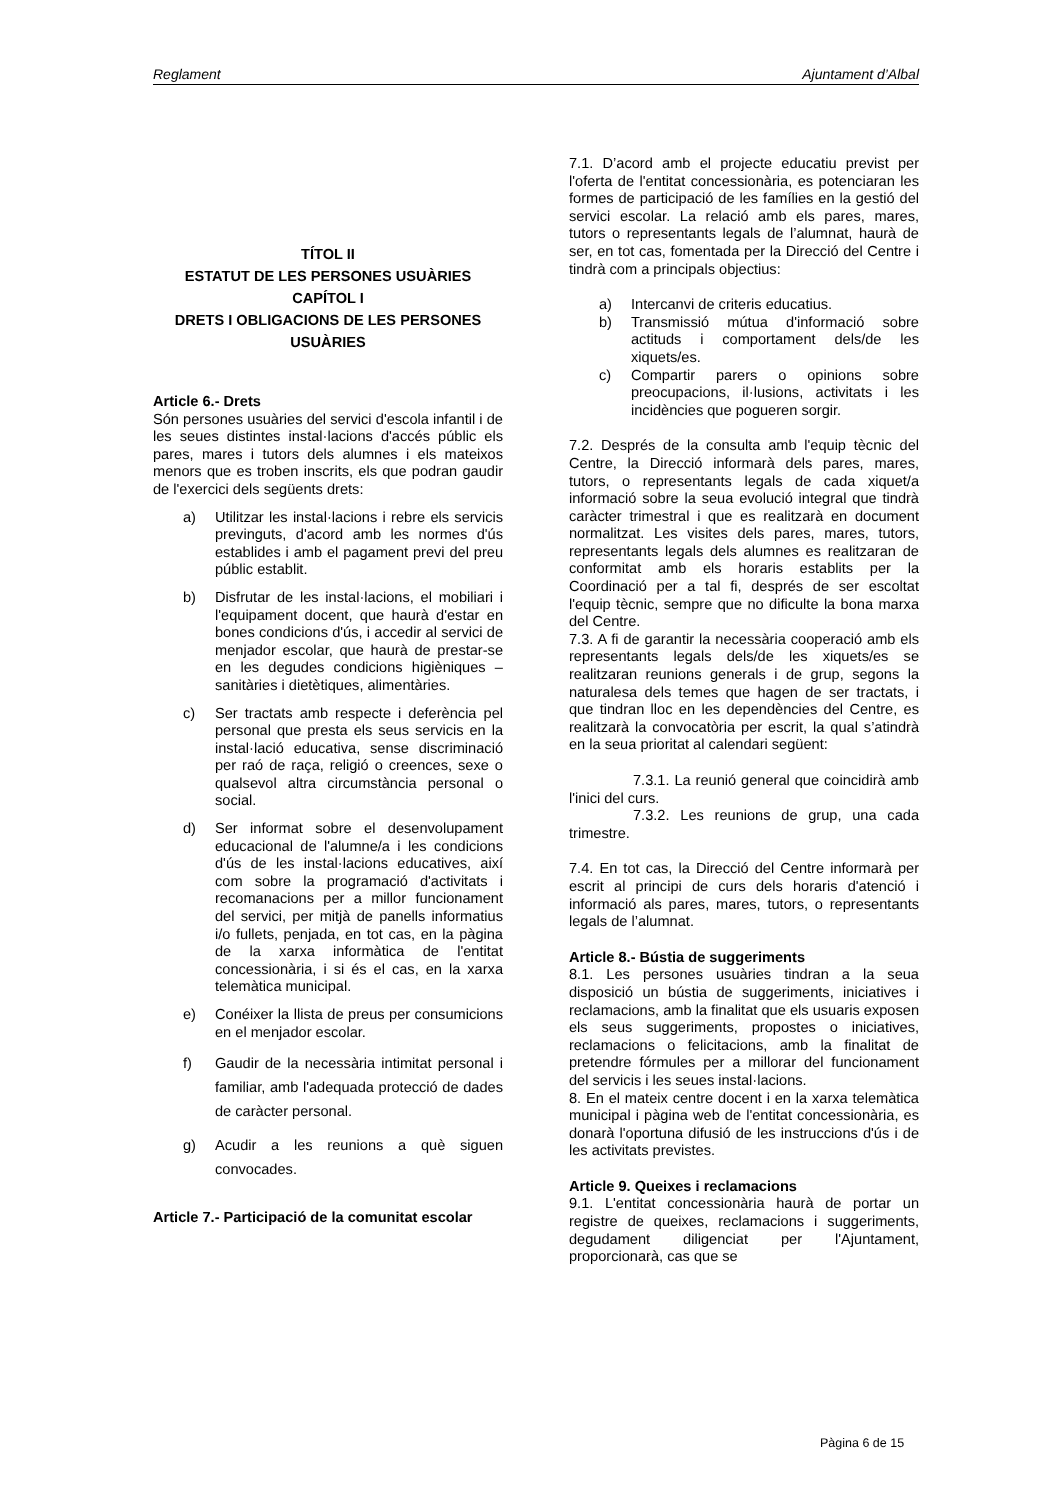Reglament Ajuntament d’Albal
TÍTOL II
ESTATUT DE LES PERSONES USUÀRIES
CAPÍTOL I
DRETS I OBLIGACIONS DE LES PERSONES USUÀRIES
Article 6.- Drets
Són persones usuàries del servici d'escola infantil i de les seues distintes instal·lacions d'accés públic els pares, mares i tutors dels alumnes i els mateixos menors que es troben inscrits, els que podran gaudir de l'exercici dels següents drets:
a) Utilitzar les instal·lacions i rebre els servicis previnguts, d'acord amb les normes d'ús establides i amb el pagament previ del preu públic establit.
b) Disfrutar de les instal·lacions, el mobiliari i l'equipament docent, que haurà d'estar en bones condicions d'ús, i accedir al servici de menjador escolar, que haurà de prestar-se en les degudes condicions higièniques – sanitàries i dietètiques, alimentàries.
c) Ser tractats amb respecte i deferència pel personal que presta els seus servicis en la instal·lació educativa, sense discriminació per raó de raça, religió o creences, sexe o qualsevol altra circumstància personal o social.
d) Ser informat sobre el desenvolupament educacional de l'alumne/a i les condicions d'ús de les instal·lacions educatives, així com sobre la programació d'activitats i recomanacions per a millor funcionament del servici, per mitjà de panells informatius i/o fullets, penjada, en tot cas, en la pàgina de la xarxa informàtica de l'entitat concessionària, i si és el cas, en la xarxa telemàtica municipal.
e) Conéixer la llista de preus per consumicions en el menjador escolar.
f) Gaudir de la necessària intimitat personal i familiar, amb l'adequada protecció de dades de caràcter personal.
g) Acudir a les reunions a què siguen convocades.
Article 7.- Participació de la comunitat escolar
7.1. D’acord amb el projecte educatiu previst per l'oferta de l'entitat concessionària, es potenciaran les formes de participació de les famílies en la gestió del servici escolar. La relació amb els pares, mares, tutors o representants legals de l’alumnat, haurà de ser, en tot cas, fomentada per la Direcció del Centre i tindrà com a principals objectius:
a) Intercanvi de criteris educatius.
b) Transmissió mútua d'informació sobre actituds i comportament dels/de les xiquets/es.
c) Compartir parers o opinions sobre preocupacions, il·lusions, activitats i les incidències que pogueren sorgir.
7.2. Després de la consulta amb l'equip tècnic del Centre, la Direcció informarà dels pares, mares, tutors, o representants legals de cada xiquet/a informació sobre la seua evolució integral que tindrà caràcter trimestral i que es realitzarà en document normalitzat. Les visites dels pares, mares, tutors, representants legals dels alumnes es realitzaran de conformitat amb els horaris establits per la Coordinació per a tal fi, després de ser escoltat l'equip tècnic, sempre que no dificulte la bona marxa del Centre.
7.3. A fi de garantir la necessària cooperació amb els representants legals dels/de les xiquets/es se realitzaran reunions generals i de grup, segons la naturalesa dels temes que hagen de ser tractats, i que tindran lloc en les dependències del Centre, es realitzarà la convocatòria per escrit, la qual s’atindrà en la seua prioritat al calendari següent:
7.3.1. La reunió general que coincidirà amb l'inici del curs.
7.3.2. Les reunions de grup, una cada trimestre.
7.4. En tot cas, la Direcció del Centre informarà per escrit al principi de curs dels horaris d'atenció i informació als pares, mares, tutors, o representants legals de l’alumnat.
Article 8.- Bústia de suggeriments
8.1. Les persones usuàries tindran a la seua disposició un bústia de suggeriments, iniciatives i reclamacions, amb la finalitat que els usuaris exposen els seus suggeriments, propostes o iniciatives, reclamacions o felicitacions, amb la finalitat de pretendre fórmules per a millorar del funcionament del servicis i les seues instal·lacions.
8. En el mateix centre docent i en la xarxa telemàtica municipal i pàgina web de l'entitat concessionària, es donarà l'oportuna difusió de les instruccions d'ús i de les activitats previstes.
Article 9. Queixes i reclamacions
9.1. L'entitat concessionària haurà de portar un registre de queixes, reclamacions i suggeriments, degudament diligenciat per l'Ajuntament, proporcionarà, cas que se
Pàgina 6 de 15